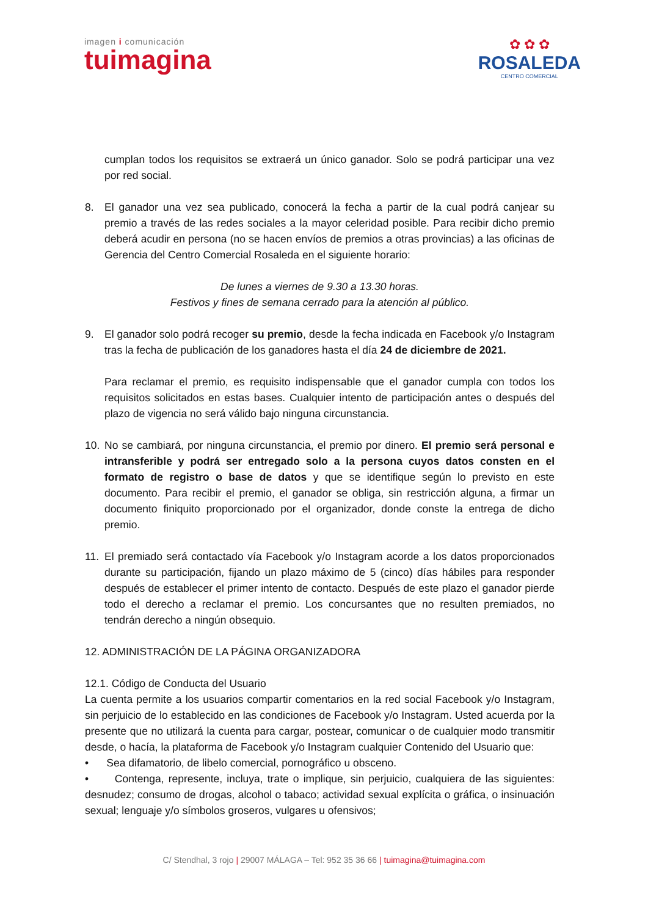imagen i comunicación
tuimagina
✿ ✿ ✿
ROSALEDA
CENTRO COMERCIAL
cumplan todos los requisitos se extraerá un único ganador. Solo se podrá participar una vez por red social.
8. El ganador una vez sea publicado, conocerá la fecha a partir de la cual podrá canjear su premio a través de las redes sociales a la mayor celeridad posible. Para recibir dicho premio deberá acudir en persona (no se hacen envíos de premios a otras provincias) a las oficinas de Gerencia del Centro Comercial Rosaleda en el siguiente horario:
De lunes a viernes de 9.30 a 13.30 horas.
Festivos y fines de semana cerrado para la atención al público.
9. El ganador solo podrá recoger su premio, desde la fecha indicada en Facebook y/o Instagram tras la fecha de publicación de los ganadores hasta el día 24 de diciembre de 2021.
Para reclamar el premio, es requisito indispensable que el ganador cumpla con todos los requisitos solicitados en estas bases. Cualquier intento de participación antes o después del plazo de vigencia no será válido bajo ninguna circunstancia.
10. No se cambiará, por ninguna circunstancia, el premio por dinero. El premio será personal e intransferible y podrá ser entregado solo a la persona cuyos datos consten en el formato de registro o base de datos y que se identifique según lo previsto en este documento. Para recibir el premio, el ganador se obliga, sin restricción alguna, a firmar un documento finiquito proporcionado por el organizador, donde conste la entrega de dicho premio.
11. El premiado será contactado vía Facebook y/o Instagram acorde a los datos proporcionados durante su participación, fijando un plazo máximo de 5 (cinco) días hábiles para responder después de establecer el primer intento de contacto. Después de este plazo el ganador pierde todo el derecho a reclamar el premio. Los concursantes que no resulten premiados, no tendrán derecho a ningún obsequio.
12. ADMINISTRACIÓN DE LA PÁGINA ORGANIZADORA
12.1. Código de Conducta del Usuario
La cuenta permite a los usuarios compartir comentarios en la red social Facebook y/o Instagram, sin perjuicio de lo establecido en las condiciones de Facebook y/o Instagram. Usted acuerda por la presente que no utilizará la cuenta para cargar, postear, comunicar o de cualquier modo transmitir desde, o hacía, la plataforma de Facebook y/o Instagram cualquier Contenido del Usuario que:
• Sea difamatorio, de libelo comercial, pornográfico u obsceno.
• Contenga, represente, incluya, trate o implique, sin perjuicio, cualquiera de las siguientes: desnudez; consumo de drogas, alcohol o tabaco; actividad sexual explícita o gráfica, o insinuación sexual; lenguaje y/o símbolos groseros, vulgares u ofensivos;
C/ Stendhal, 3 rojo | 29007 MÁLAGA – Tel: 952 35 36 66 | tuimagina@tuimagina.com